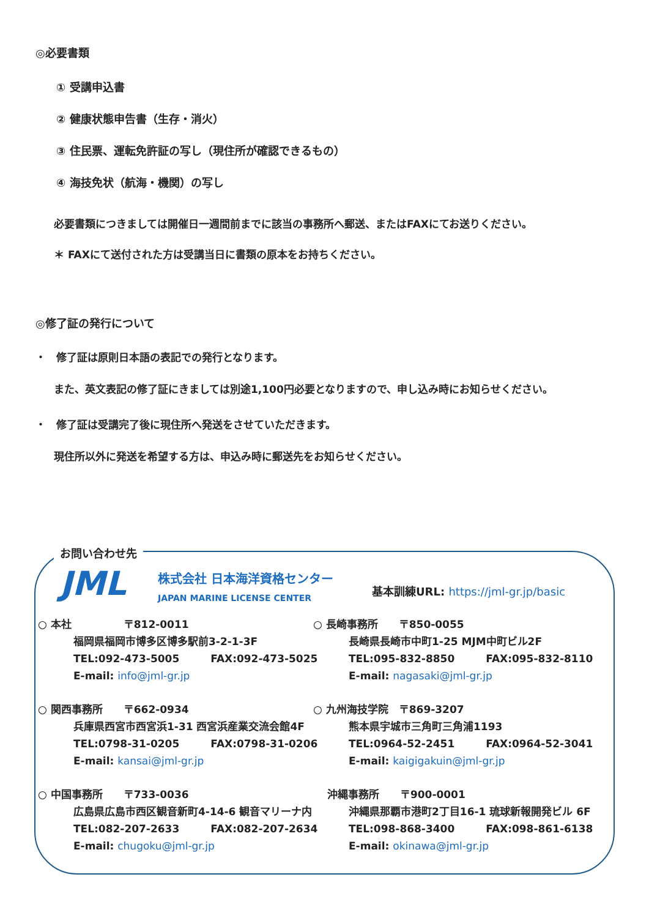◎必要書類
① 受講申込書
② 健康状態申告書（生存・消火）
③ 住民票、運転免許証の写し（現住所が確認できるもの）
④ 海技免状（航海・機関）の写し
必要書類につきましては開催日一週間前までに該当の事務所へ郵送、またはFAXにてお送りください。
＊ FAXにて送付された方は受講当日に書類の原本をお持ちください。
◎修了証の発行について
・　修了証は原則日本語の表記での発行となります。
また、英文表記の修了証にきましては別途1,100円必要となりますので、申し込み時にお知らせください。
・　修了証は受講完了後に現住所へ発送をさせていただきます。
現住所以外に発送を希望する方は、申込み時に郵送先をお知らせください。
お問い合わせ先
JML
株式会社 日本海洋資格センター
JAPAN MARINE LICENSE CENTER
基本訓練URL: https://jml-gr.jp/basic
○ 本社　　　　　〒812-0011
福岡県福岡市博多区博多駅前3-2-1-3F
TEL:092-473-5005　　　FAX:092-473-5025
E-mail: info@jml-gr.jp
○ 長崎事務所　　〒850-0055
長崎県長崎市中町1-25 MJM中町ビル2F
TEL:095-832-8850　　　FAX:095-832-8110
E-mail: nagasaki@jml-gr.jp
○ 関西事務所　　〒662-0934
兵庫県西宮市西宮浜1-31 西宮浜産業交流会館4F
TEL:0798-31-0205　　　FAX:0798-31-0206
E-mail: kansai@jml-gr.jp
○ 九州海技学院　〒869-3207
熊本県宇城市三角町三角浦1193
TEL:0964-52-2451　　　FAX:0964-52-3041
E-mail: kaigigakuin@jml-gr.jp
○ 中国事務所　　〒733-0036
広島県広島市西区観音新町4-14-6 観音マリーナ内
TEL:082-207-2633　　　FAX:082-207-2634
E-mail: chugoku@jml-gr.jp
　 沖縄事務所　　〒900-0001
沖縄県那覇市港町2丁目16-1 琉球新報開発ビル 6F
TEL:098-868-3400　　　FAX:098-861-6138
E-mail: okinawa@jml-gr.jp